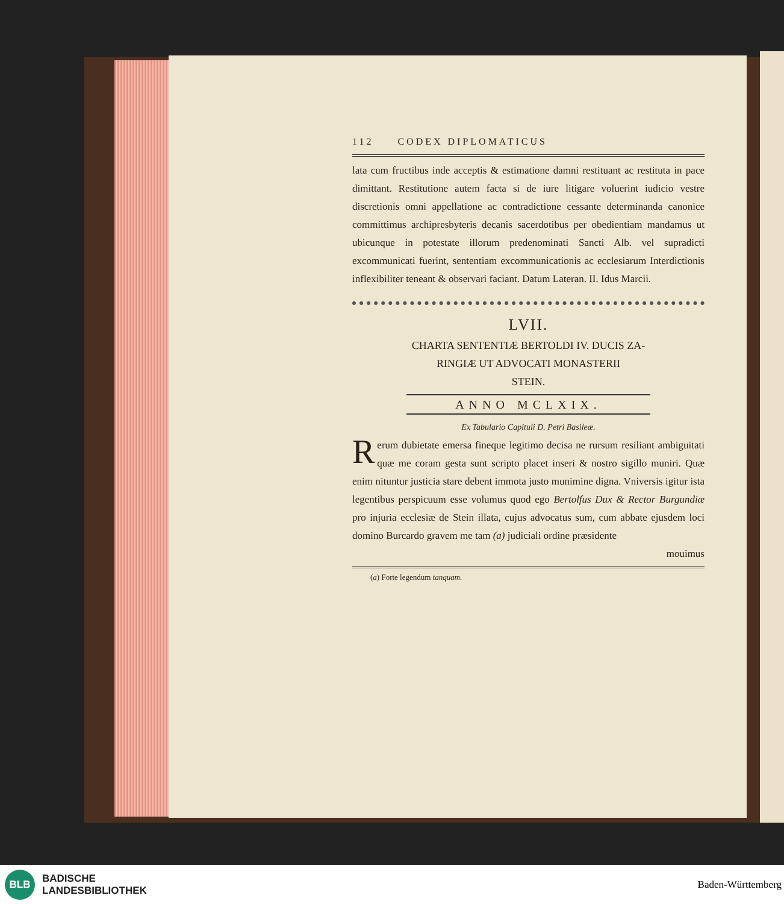112 CODEX DIPLOMATICUS
lata cum fructibus inde acceptis & estimatione damni restituant ac restituta in pace dimittant. Restitutione autem facta si de iure litigare voluerint iudicio vestre discretionis omni appellatione ac contradictione cessante determinanda canonice committimus archipresbyteris decanis sacerdotibus per obedientiam mandamus ut ubicunque in potestate illorum predenominati Sancti Alb. vel supradicti excommunicati fuerint, sententiam excommunicationis ac ecclesiarum Interdictionis inflexibiliter teneant & observari faciant. Datum Lateran. II. Idus Marcii.
LVII.
CHARTA SENTENTIÆ BERTOLDI IV. DUCIS ZA-
RINGIÆ UT ADVOCATI MONASTERII
STEIN.
ANNO MCLXIX.
Ex Tabulario Capituli D. Petri Basileæ.
Rerum dubietate emersa fineque legitimo decisa ne rursum resiliant ambiguitati quæ me coram gesta sunt scripto placet inseri & nostro sigillo muniri. Quæ enim nituntur justicia stare debent immota justo munimine digna. Vniversis igitur ista legentibus perspicuum esse volumus quod ego Bertolfus Dux & Rector Burgundiæ pro injuria ecclesiæ de Stein illata, cujus advocatus sum, cum abbate ejusdem loci domino Burcardo gravem me tam (a) judiciali ordine præsidente
mouimus
(a) Forte legendum tanquam.
BLB
BADISCHE
LANDESBIBLIOTHEK
Baden-Württemberg